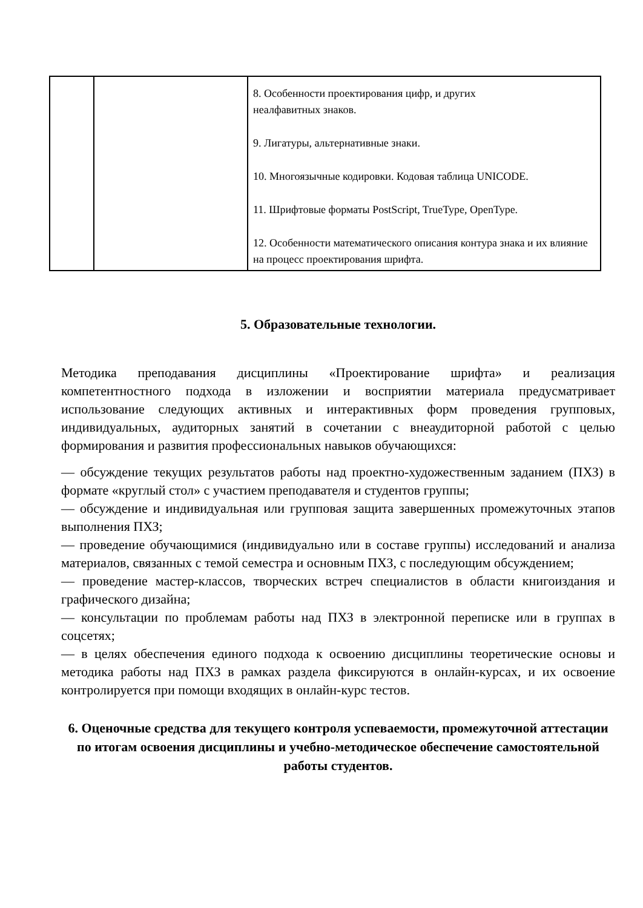| | | 8. Особенности проектирования цифр, и других неалфавитных знаков. 9. Лигатуры, альтернативные знаки. 10. Многоязычные кодировки. Кодовая таблица UNICODE. 11. Шрифтовые форматы PostScript, TrueType, OpenType. 12. Особенности математического описания контура знака и их влияние на процесс проектирования шрифта. |
5. Образовательные технологии.
Методика преподавания дисциплины «Проектирование шрифта» и реализация компетентностного подхода в изложении и восприятии материала предусматривает использование следующих активных и интерактивных форм проведения групповых, индивидуальных, аудиторных занятий в сочетании с внеаудиторной работой с целью формирования и развития профессиональных навыков обучающихся:
— обсуждение текущих результатов работы над проектно-художественным заданием (ПХЗ) в формате «круглый стол» с участием преподавателя и студентов группы;
— обсуждение и индивидуальная или групповая защита завершенных промежуточных этапов выполнения ПХЗ;
— проведение обучающимися (индивидуально или в составе группы) исследований и анализа материалов, связанных с темой семестра и основным ПХЗ, с последующим обсуждением;
— проведение мастер-классов, творческих встреч специалистов в области книгоиздания и графического дизайна;
— консультации по проблемам работы над ПХЗ в электронной переписке или в группах в соцсетях;
— в целях обеспечения единого подхода к освоению дисциплины теоретические основы и методика работы над ПХЗ в рамках раздела фиксируются в онлайн-курсах, и их освоение контролируется при помощи входящих в онлайн-курс тестов.
6. Оценочные средства для текущего контроля успеваемости, промежуточной аттестации по итогам освоения дисциплины и учебно-методическое обеспечение самостоятельной работы студентов.